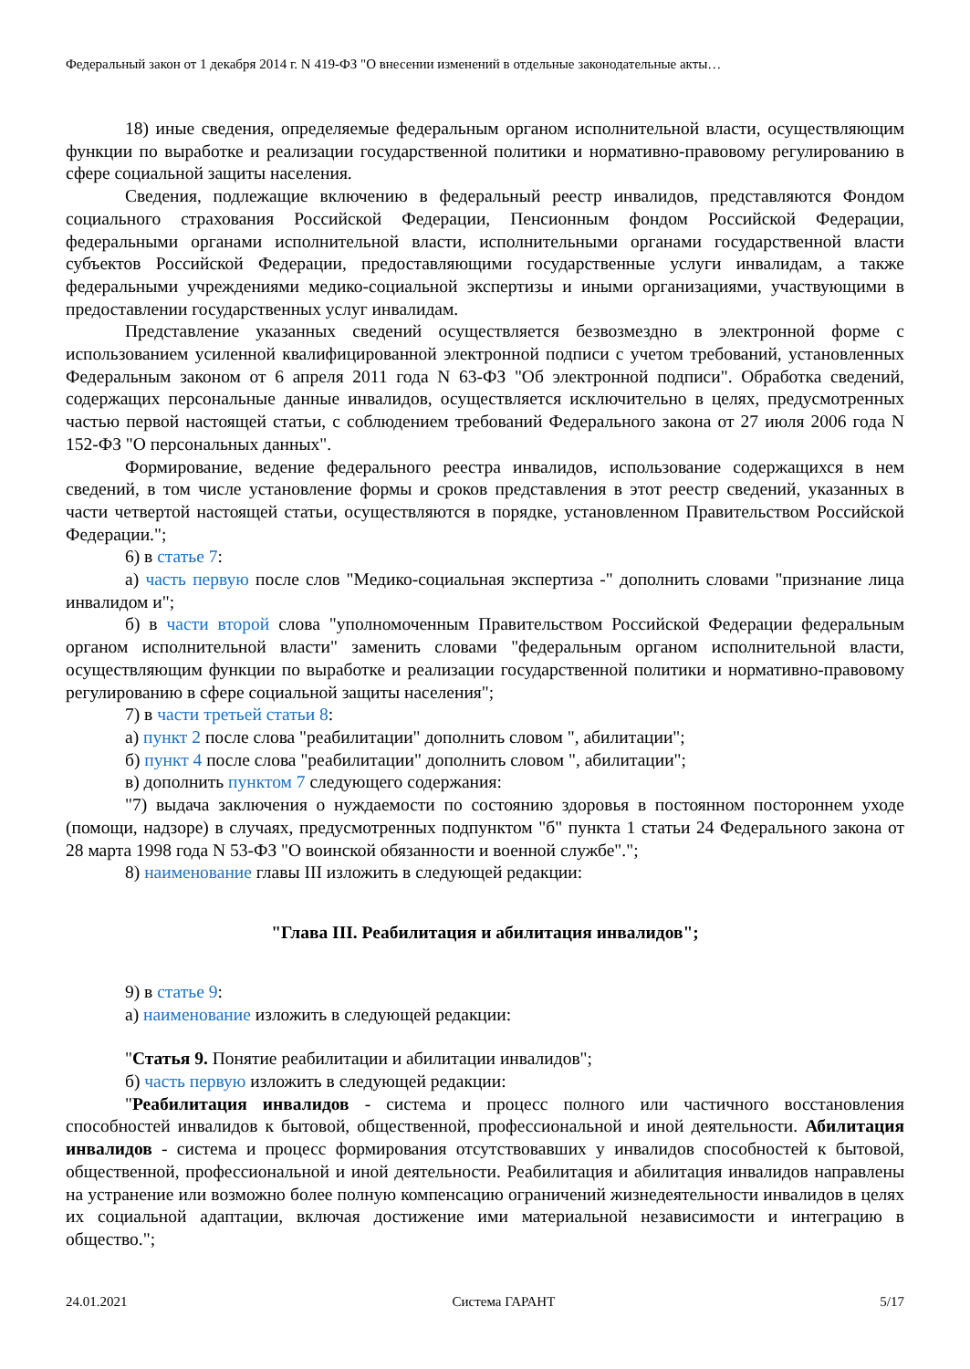Федеральный закон от 1 декабря 2014 г. N 419-ФЗ "О внесении изменений в отдельные законодательные акты…
18) иные сведения, определяемые федеральным органом исполнительной власти, осуществляющим функции по выработке и реализации государственной политики и нормативно-правовому регулированию в сфере социальной защиты населения.
Сведения, подлежащие включению в федеральный реестр инвалидов, представляются Фондом социального страхования Российской Федерации, Пенсионным фондом Российской Федерации, федеральными органами исполнительной власти, исполнительными органами государственной власти субъектов Российской Федерации, предоставляющими государственные услуги инвалидам, а также федеральными учреждениями медико-социальной экспертизы и иными организациями, участвующими в предоставлении государственных услуг инвалидам.
Представление указанных сведений осуществляется безвозмездно в электронной форме с использованием усиленной квалифицированной электронной подписи с учетом требований, установленных Федеральным законом от 6 апреля 2011 года N 63-ФЗ "Об электронной подписи". Обработка сведений, содержащих персональные данные инвалидов, осуществляется исключительно в целях, предусмотренных частью первой настоящей статьи, с соблюдением требований Федерального закона от 27 июля 2006 года N 152-ФЗ "О персональных данных".
Формирование, ведение федерального реестра инвалидов, использование содержащихся в нем сведений, в том числе установление формы и сроков представления в этот реестр сведений, указанных в части четвертой настоящей статьи, осуществляются в порядке, установленном Правительством Российской Федерации.";
6) в статье 7:
а) часть первую после слов "Медико-социальная экспертиза -" дополнить словами "признание лица инвалидом и";
б) в части второй слова "уполномоченным Правительством Российской Федерации федеральным органом исполнительной власти" заменить словами "федеральным органом исполнительной власти, осуществляющим функции по выработке и реализации государственной политики и нормативно-правовому регулированию в сфере социальной защиты населения";
7) в части третьей статьи 8:
а) пункт 2 после слова "реабилитации" дополнить словом ", абилитации";
б) пункт 4 после слова "реабилитации" дополнить словом ", абилитации";
в) дополнить пунктом 7 следующего содержания:
"7) выдача заключения о нуждаемости по состоянию здоровья в постоянном постороннем уходе (помощи, надзоре) в случаях, предусмотренных подпунктом "б" пункта 1 статьи 24 Федерального закона от 28 марта 1998 года N 53-ФЗ "О воинской обязанности и военной службе".";
8) наименование главы III изложить в следующей редакции:
"Глава III. Реабилитация и абилитация инвалидов";
9) в статье 9:
а) наименование изложить в следующей редакции:
"Статья 9. Понятие реабилитации и абилитации инвалидов";
б) часть первую изложить в следующей редакции:
"Реабилитация инвалидов - система и процесс полного или частичного восстановления способностей инвалидов к бытовой, общественной, профессиональной и иной деятельности. Абилитация инвалидов - система и процесс формирования отсутствовавших у инвалидов способностей к бытовой, общественной, профессиональной и иной деятельности. Реабилитация и абилитация инвалидов направлены на устранение или возможно более полную компенсацию ограничений жизнедеятельности инвалидов в целях их социальной адаптации, включая достижение ими материальной независимости и интеграцию в общество.";
24.01.2021 Система ГАРАНТ 5/17